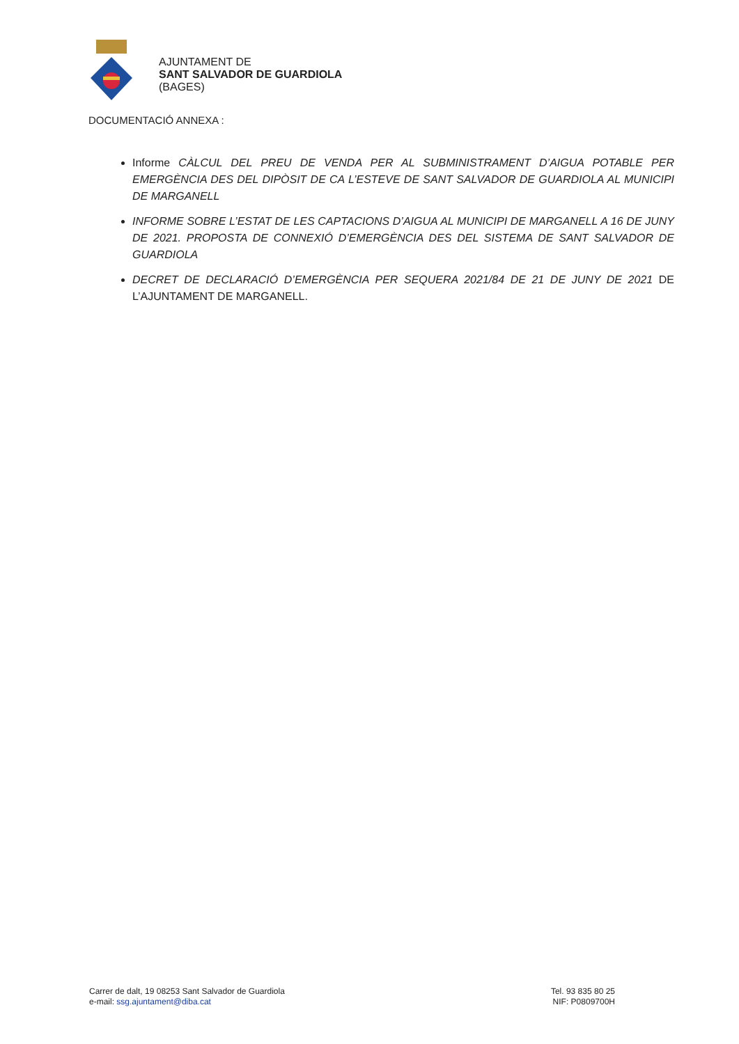AJUNTAMENT DE
SANT SALVADOR DE GUARDIOLA
(BAGES)
DOCUMENTACIÓ ANNEXA :
Informe CÀLCUL DEL PREU DE VENDA PER AL SUBMINISTRAMENT D’AIGUA POTABLE PER EMERGÈNCIA DES DEL DIPÒSIT DE CA L’ESTEVE DE SANT SALVADOR DE GUARDIOLA AL MUNICIPI DE MARGANELL
INFORME SOBRE L’ESTAT DE LES CAPTACIONS D’AIGUA AL MUNICIPI DE MARGANELL A 16 DE JUNY DE 2021. PROPOSTA DE CONNEXIÓ D’EMERGÈNCIA DES DEL SISTEMA DE SANT SALVADOR DE GUARDIOLA
DECRET DE DECLARACIÓ D’EMERGÈNCIA PER SEQUERA 2021/84 DE 21 DE JUNY DE 2021 DE L’AJUNTAMENT DE MARGANELL.
Carrer de dalt, 19 08253 Sant Salvador de Guardiola
e-mail: ssg.ajuntament@diba.cat
Tel. 93 835 80 25
NIF: P0809700H